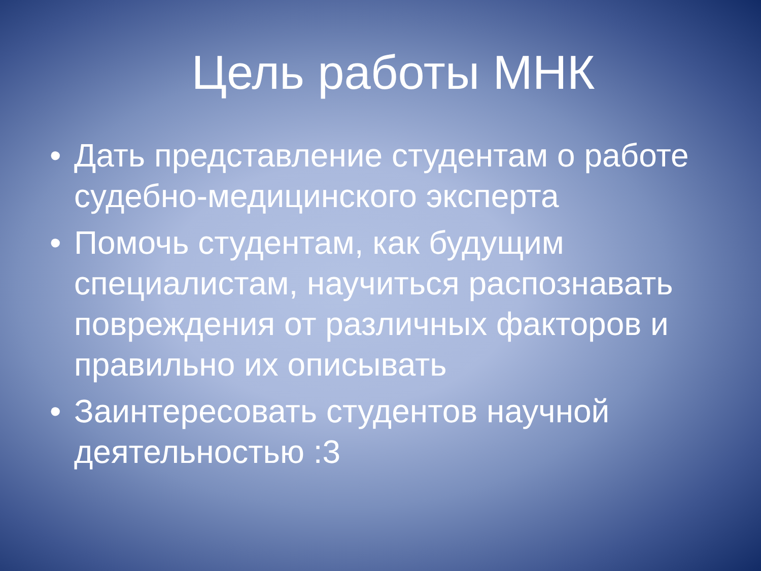Цель работы МНК
• Дать представление студентам о работе судебно-медицинского эксперта
• Помочь студентам, как будущим специалистам, научиться распознавать повреждения от различных факторов и правильно их описывать
• Заинтересовать студентов научной деятельностью :3